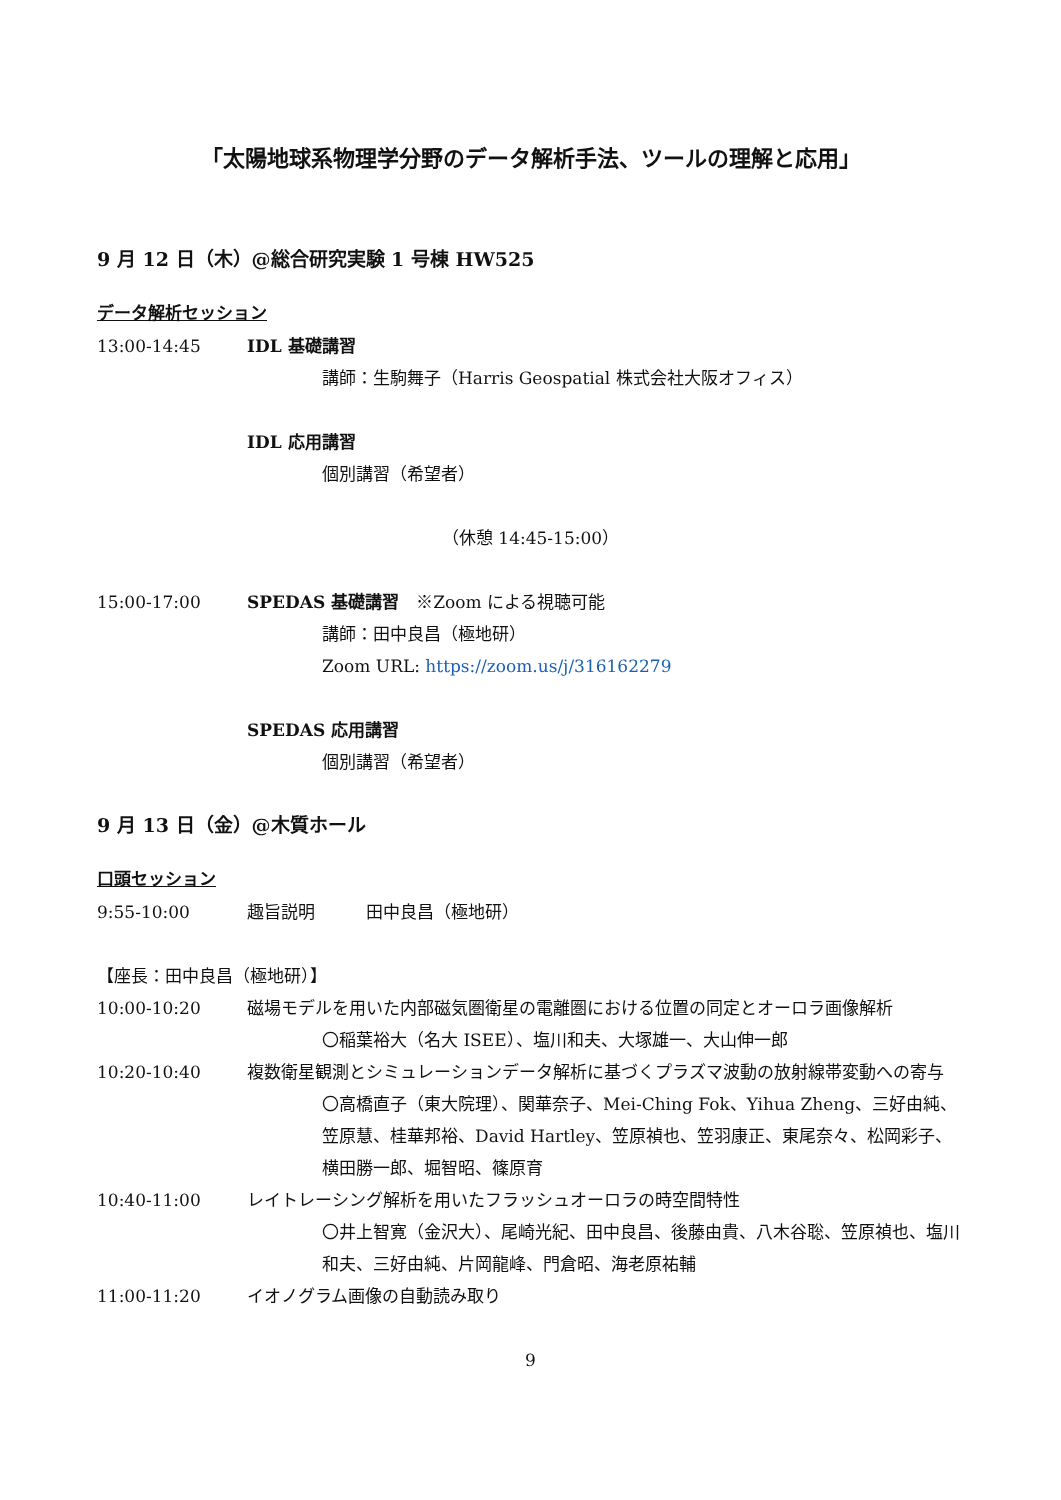「太陽地球系物理学分野のデータ解析手法、ツールの理解と応用」
9 月 12 日（木）@総合研究実験 1 号棟 HW525
データ解析セッション
13:00-14:45 IDL 基礎講習
講師：生駒舞子（Harris Geospatial 株式会社大阪オフィス）
IDL 応用講習
個別講習（希望者）
（休憩 14:45-15:00）
15:00-17:00 SPEDAS 基礎講習　※Zoom による視聴可能
講師：田中良昌（極地研）
Zoom URL: https://zoom.us/j/316162279
SPEDAS 応用講習
個別講習（希望者）
9 月 13 日（金）@木質ホール
口頭セッション
9:55-10:00 趣旨説明　　　田中良昌（極地研）
【座長：田中良昌（極地研）】
10:00-10:20 磁場モデルを用いた内部磁気圏衛星の電離圏における位置の同定とオーロラ画像解析
〇稲葉裕大（名大 ISEE）、塩川和夫、大塚雄一、大山伸一郎
10:20-10:40 複数衛星観測とシミュレーションデータ解析に基づくプラズマ波動の放射線帯変動への寄与
〇高橋直子（東大院理）、関華奈子、Mei-Ching Fok、Yihua Zheng、三好由純、笠原慧、桂華邦裕、David Hartley、笠原禎也、笠羽康正、東尾奈々、松岡彩子、横田勝一郎、堀智昭、篠原育
10:40-11:00 レイトレーシング解析を用いたフラッシュオーロラの時空間特性
〇井上智寛（金沢大）、尾崎光紀、田中良昌、後藤由貴、八木谷聡、笠原禎也、塩川和夫、三好由純、片岡龍峰、門倉昭、海老原祐輔
11:00-11:20 イオノグラム画像の自動読み取り
9